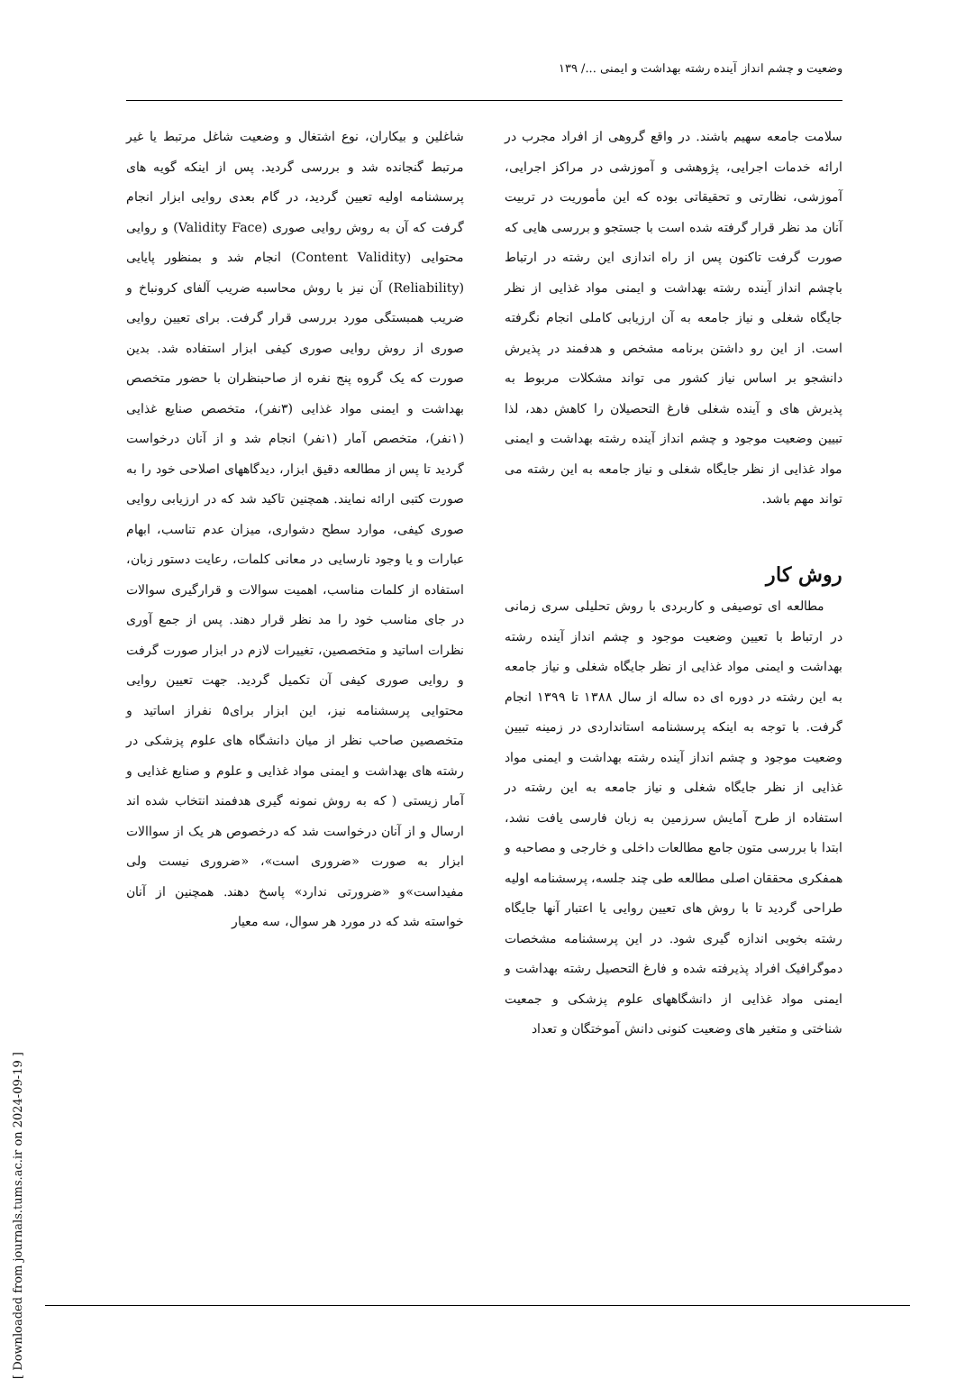وضعیت و چشم انداز آینده رشته بهداشت و ایمنی .../ ۱۳۹
سلامت جامعه سهیم باشند. در واقع گروهی از افراد مجرب در ارائه خدمات اجرایی، پژوهشی و آموزشی در مراکز اجرایی، آموزشی، نظارتی و تحقیقاتی بوده که این مأموریت در تربیت آنان مد نظر قرار گرفته شده است با جستجو و بررسی هایی که صورت گرفت تاکنون پس از راه اندازی این رشته در ارتباط باچشم انداز آینده رشته بهداشت و ایمنی مواد غذایی از نظر جایگاه شغلی و نیاز جامعه به آن ارزیابی کاملی انجام نگرفته است. از این رو داشتن برنامه مشخص و هدفمند در پذیرش دانشجو بر اساس نیاز کشور می تواند مشکلات مربوط به پذیرش های و آینده شغلی فارغ التحصیلان را کاهش دهد، لذا تبیین وضعیت موجود و چشم انداز آینده رشته بهداشت و ایمنی مواد غذایی از نظر جایگاه شغلی و نیاز جامعه به این رشته می تواند مهم باشد.
روش کار
مطالعه ای توصیفی و کاربردی با روش تحلیلی سری زمانی در ارتباط با تعیین وضعیت موجود و چشم انداز آینده رشته بهداشت و ایمنی مواد غذایی از نظر جایگاه شغلی و نیاز جامعه به این رشته در دوره ای ده ساله از سال ۱۳۸۸ تا ۱۳۹۹ انجام گرفت. با توجه به اینکه پرسشنامه استانداردی در زمینه تبیین وضعیت موجود و چشم انداز آینده رشته بهداشت و ایمنی مواد غذایی از نظر جایگاه شغلی و نیاز جامعه به این رشته در استفاده از طرح آمایش سرزمین به زبان فارسی یافت نشد، ابتدا با بررسی متون جامع مطالعات داخلی و خارجی و مصاحبه و همفکری محققان اصلی مطالعه طی چند جلسه، پرسشنامه اولیه طراحی گردید تا با روش های تعیین روایی یا اعتبار آنها جایگاه رشته بخوبی اندازه گیری شود. در این پرسشنامه مشخصات دموگرافیک افراد پذیرفته شده و فارغ التحصیل رشته بهداشت و ایمنی مواد غذایی از دانشگاههای علوم پزشکی و جمعیت شناختی و متغیر های وضعیت کنونی دانش آموختگان و تعداد
شاغلین و بیکاران، نوع اشتغال و وضعیت شاغل مرتبط یا غیر مرتبط گنجانده شد و بررسی گردید. پس از اینکه گویه های پرسشنامه اولیه تعیین گردید، در گام بعدی روایی ابزار انجام گرفت که آن به روش روایی صوری (Validity Face) و روایی محتوایی (Content Validity) انجام شد و بمنظور پایایی (Reliability) آن نیز با روش محاسبه ضریب آلفای کرونباخ و ضریب همبستگی مورد بررسی قرار گرفت. برای تعیین روایی صوری از روش روایی صوری کیفی ابزار استفاده شد. بدین صورت که یک گروه پنج نفره از صاحبنظران با حضور متخصص بهداشت و ایمنی مواد غذایی (۳نفر)، متخصص صنایع غذایی (۱نفر)، متخصص آمار (۱نفر) انجام شد و از آنان درخواست گردید تا پس از مطالعه دقیق ابزار، دیدگاههای اصلاحی خود را به صورت کتبی ارائه نمایند. همچنین تاکید شد که در ارزیابی روایی صوری کیفی، موارد سطح دشواری، میزان عدم تناسب، ابهام عبارات و یا وجود نارسایی در معانی کلمات، رعایت دستور زبان، استفاده از کلمات مناسب، اهمیت سوالات و قرارگیری سوالات در جای مناسب خود را مد نظر قرار دهند. پس از جمع آوری نظرات اساتید و متخصصین، تغییرات لازم در ابزار صورت گرفت و روایی صوری کیفی آن تکمیل گردید. جهت تعیین روایی محتوایی پرسشنامه نیز، این ابزار برای۵ نفراز اساتید و متخصصین صاحب نظر از میان دانشگاه های علوم پزشکی در رشته های بهداشت و ایمنی مواد غذایی و علوم و صنایع غذایی و آمار زیستی ( که به روش نمونه گیری هدفمند انتخاب شده اند ارسال و از آنان درخواست شد که درخصوص هر یک از سواالات ابزار به صورت «ضروری است»، «ضروری نیست ولی مفیداست»و «ضرورتی ندارد» پاسخ دهند. همچنین از آنان خواسته شد که در مورد هر سوال، سه معیار
[ Downloaded from journals.tums.ac.ir on 2024-09-19 ]